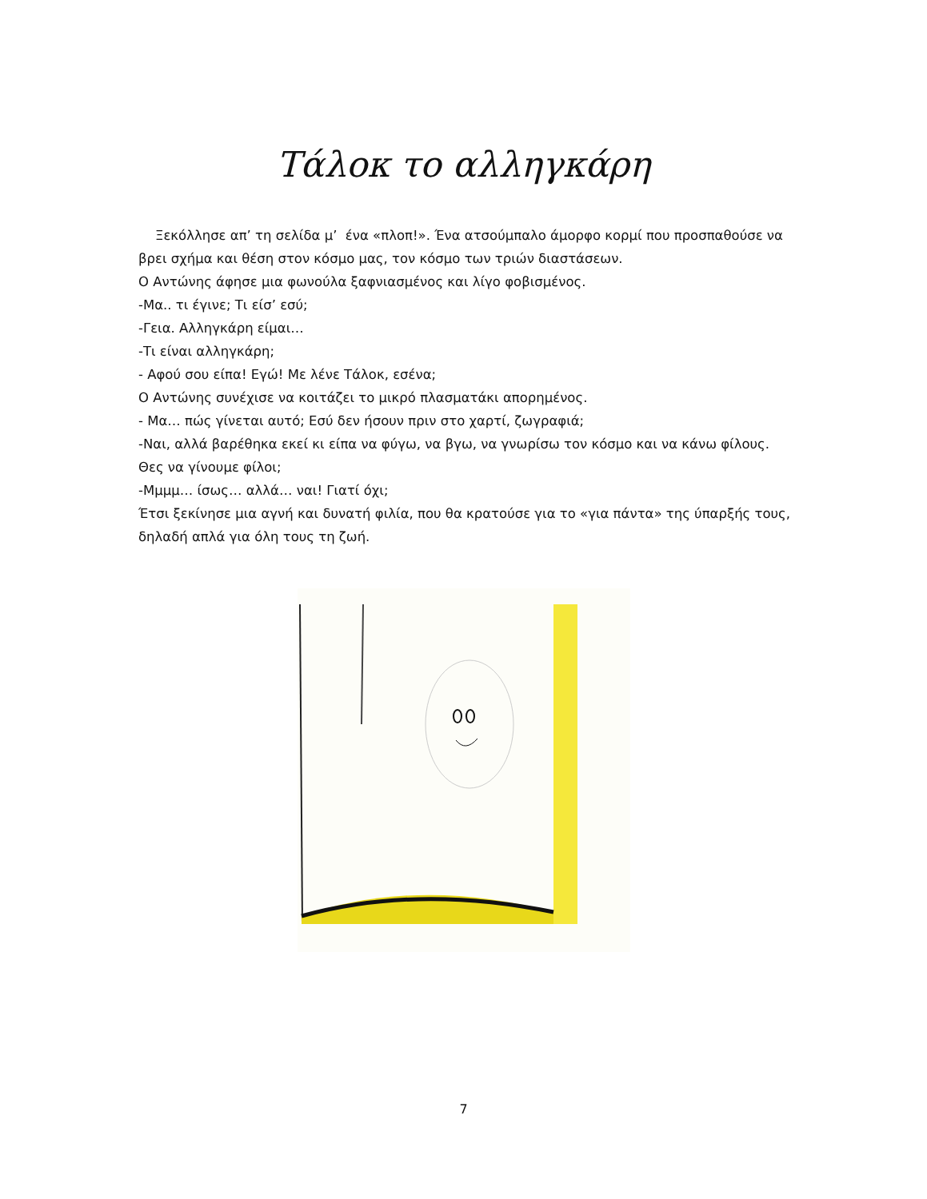Τάλοκ το αλληγκάρη
Ξεκόλλησε απ’ τη σελίδα μ’ ένα «πλοπ!». Ένα ατσούμπαλο άμορφο κορμί που προσπαθούσε να βρει σχήμα και θέση στον κόσμο μας, τον κόσμο των τριών διαστάσεων.
Ο Αντώνης άφησε μια φωνούλα ξαφνιασμένος και λίγο φοβισμένος.
-Μα.. τι έγινε; Τι είσ’ εσύ;
-Γεια. Αλληγκάρη είμαι…
-Τι είναι αλληγκάρη;
- Αφού σου είπα! Εγώ! Με λένε Τάλοκ, εσένα;
Ο Αντώνης συνέχισε να κοιτάζει το μικρό πλασματάκι απορημένος.
- Μα… πώς γίνεται αυτό; Εσύ δεν ήσουν πριν στο χαρτί, ζωγραφιά;
-Ναι, αλλά βαρέθηκα εκεί κι είπα να φύγω, να βγω, να γνωρίσω τον κόσμο και να κάνω φίλους. Θες να γίνουμε φίλοι;
-Μμμμ… ίσως… αλλά… ναι! Γιατί όχι;
Έτσι ξεκίνησε μια αγνή και δυνατή φιλία, που θα κρατούσε για το «για πάντα» της ύπαρξής τους, δηλαδή απλά για όλη τους τη ζωή.
7